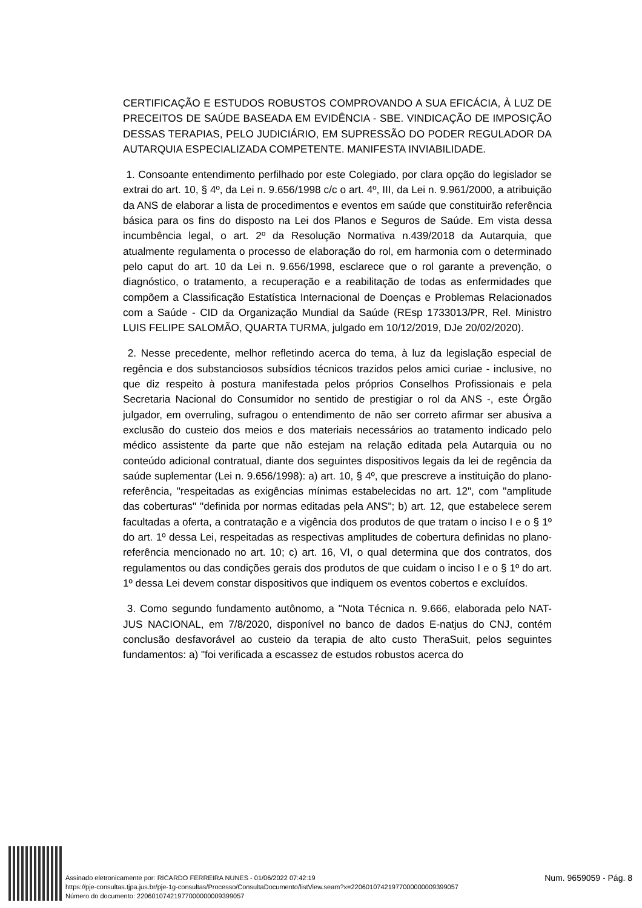CERTIFICAÇÃO E ESTUDOS ROBUSTOS COMPROVANDO A SUA EFICÁCIA, À LUZ DE PRECEITOS DE SAÚDE BASEADA EM EVIDÊNCIA - SBE. VINDICAÇÃO DE IMPOSIÇÃO DESSAS TERAPIAS, PELO JUDICIÁRIO, EM SUPRESSÃO DO PODER REGULADOR DA AUTARQUIA ESPECIALIZADA COMPETENTE. MANIFESTA INVIABILIDADE.
1. Consoante entendimento perfilhado por este Colegiado, por clara opção do legislador se extrai do art. 10, § 4º, da Lei n. 9.656/1998 c/c o art. 4º, III, da Lei n. 9.961/2000, a atribuição da ANS de elaborar a lista de procedimentos e eventos em saúde que constituirão referência básica para os fins do disposto na Lei dos Planos e Seguros de Saúde. Em vista dessa incumbência legal, o art. 2º da Resolução Normativa n.439/2018 da Autarquia, que atualmente regulamenta o processo de elaboração do rol, em harmonia com o determinado pelo caput do art. 10 da Lei n. 9.656/1998, esclarece que o rol garante a prevenção, o diagnóstico, o tratamento, a recuperação e a reabilitação de todas as enfermidades que compõem a Classificação Estatística Internacional de Doenças e Problemas Relacionados com a Saúde - CID da Organização Mundial da Saúde (REsp 1733013/PR, Rel. Ministro LUIS FELIPE SALOMÃO, QUARTA TURMA, julgado em 10/12/2019, DJe 20/02/2020).
2. Nesse precedente, melhor refletindo acerca do tema, à luz da legislação especial de regência e dos substanciosos subsídios técnicos trazidos pelos amici curiae - inclusive, no que diz respeito à postura manifestada pelos próprios Conselhos Profissionais e pela Secretaria Nacional do Consumidor no sentido de prestigiar o rol da ANS -, este Órgão julgador, em overruling, sufragou o entendimento de não ser correto afirmar ser abusiva a exclusão do custeio dos meios e dos materiais necessários ao tratamento indicado pelo médico assistente da parte que não estejam na relação editada pela Autarquia ou no conteúdo adicional contratual, diante dos seguintes dispositivos legais da lei de regência da saúde suplementar (Lei n. 9.656/1998): a) art. 10, § 4º, que prescreve a instituição do plano-referência, "respeitadas as exigências mínimas estabelecidas no art. 12", com "amplitude das coberturas" "definida por normas editadas pela ANS"; b) art. 12, que estabelece serem facultadas a oferta, a contratação e a vigência dos produtos de que tratam o inciso I e o § 1º do art. 1º dessa Lei, respeitadas as respectivas amplitudes de cobertura definidas no plano-referência mencionado no art. 10; c) art. 16, VI, o qual determina que dos contratos, dos regulamentos ou das condições gerais dos produtos de que cuidam o inciso I e o § 1º do art. 1º dessa Lei devem constar dispositivos que indiquem os eventos cobertos e excluídos.
3. Como segundo fundamento autônomo, a "Nota Técnica n. 9.666, elaborada pelo NAT-JUS NACIONAL, em 7/8/2020, disponível no banco de dados E-natjus do CNJ, contém conclusão desfavorável ao custeio da terapia de alto custo TheraSuit, pelos seguintes fundamentos: a) "foi verificada a escassez de estudos robustos acerca do
Assinado eletronicamente por: RICARDO FERREIRA NUNES - 01/06/2022 07:42:19
https://pje-consultas.tjpa.jus.br/pje-1g-consultas/Processo/ConsultaDocumento/listView.seam?x=22060107421977000000009399057
Número do documento: 22060107421977000000009399057
Num. 9659059 - Pág. 8